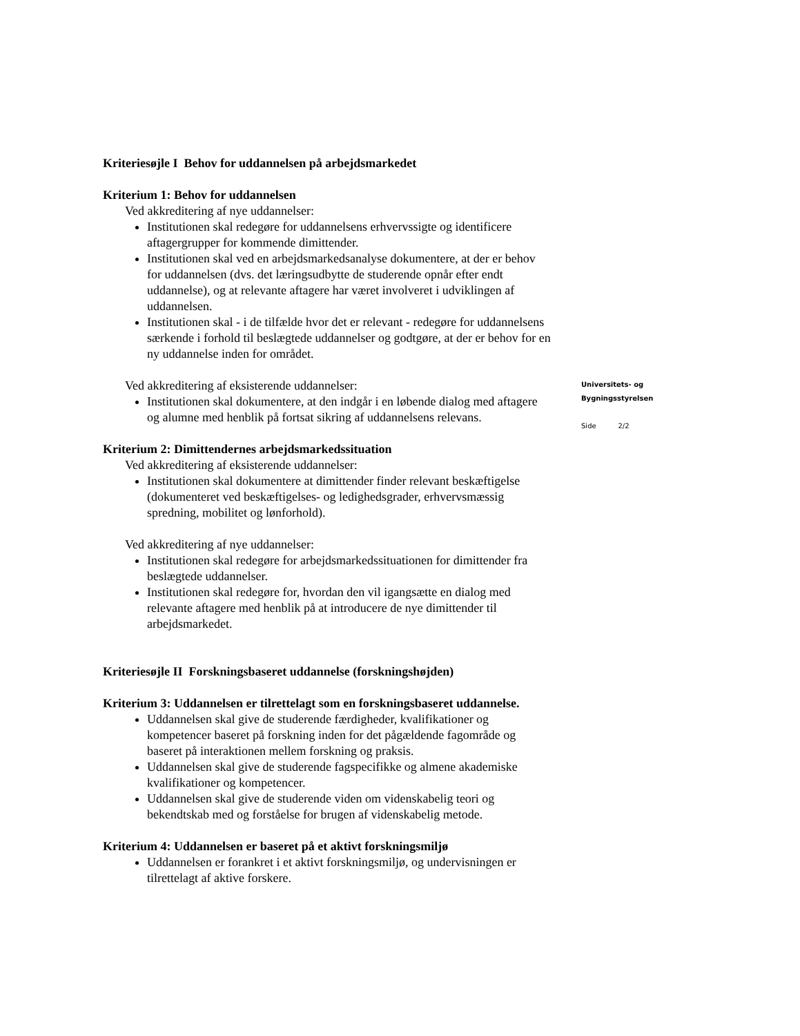Kriteriesøjle I Behov for uddannelsen på arbejdsmarkedet
Kriterium 1: Behov for uddannelsen
Ved akkreditering af nye uddannelser:
Institutionen skal redegøre for uddannelsens erhvervssigte og identificere aftagergrupper for kommende dimittender.
Institutionen skal ved en arbejdsmarkedsanalyse dokumentere, at der er behov for uddannelsen (dvs. det læringsudbytte de studerende opnår efter endt uddannelse), og at relevante aftagere har været involveret i udviklingen af uddannelsen.
Institutionen skal - i de tilfælde hvor det er relevant - redegøre for uddannelsens særkende i forhold til beslægtede uddannelser og godtgøre, at der er behov for en ny uddannelse inden for området.
Ved akkreditering af eksisterende uddannelser:
Institutionen skal dokumentere, at den indgår i en løbende dialog med aftagere og alumne med henblik på fortsat sikring af uddannelsens relevans.
Kriterium 2: Dimittendernes arbejdsmarkedssituation
Ved akkreditering af eksisterende uddannelser:
Institutionen skal dokumentere at dimittender finder relevant beskæftigelse (dokumenteret ved beskæftigelses- og ledighedsgrader, erhvervsmæssig spredning, mobilitet og lønforhold).
Ved akkreditering af nye uddannelser:
Institutionen skal redegøre for arbejdsmarkedssituationen for dimittender fra beslægtede uddannelser.
Institutionen skal redegøre for, hvordan den vil igangsætte en dialog med relevante aftagere med henblik på at introducere de nye dimittender til arbejdsmarkedet.
Kriteriesøjle II Forskningsbaseret uddannelse (forskningshøjden)
Kriterium 3: Uddannelsen er tilrettelagt som en forskningsbaseret uddannelse.
Uddannelsen skal give de studerende færdigheder, kvalifikationer og kompetencer baseret på forskning inden for det pågældende fagområde og baseret på interaktionen mellem forskning og praksis.
Uddannelsen skal give de studerende fagspecifikke og almene akademiske kvalifikationer og kompetencer.
Uddannelsen skal give de studerende viden om videnskabelig teori og bekendtskab med og forståelse for brugen af videnskabelig metode.
Kriterium 4: Uddannelsen er baseret på et aktivt forskningsmiljø
Uddannelsen er forankret i et aktivt forskningsmiljø, og undervisningen er tilrettelagt af aktive forskere.
Universitets- og
Bygningsstyrelsen
Side 2/2